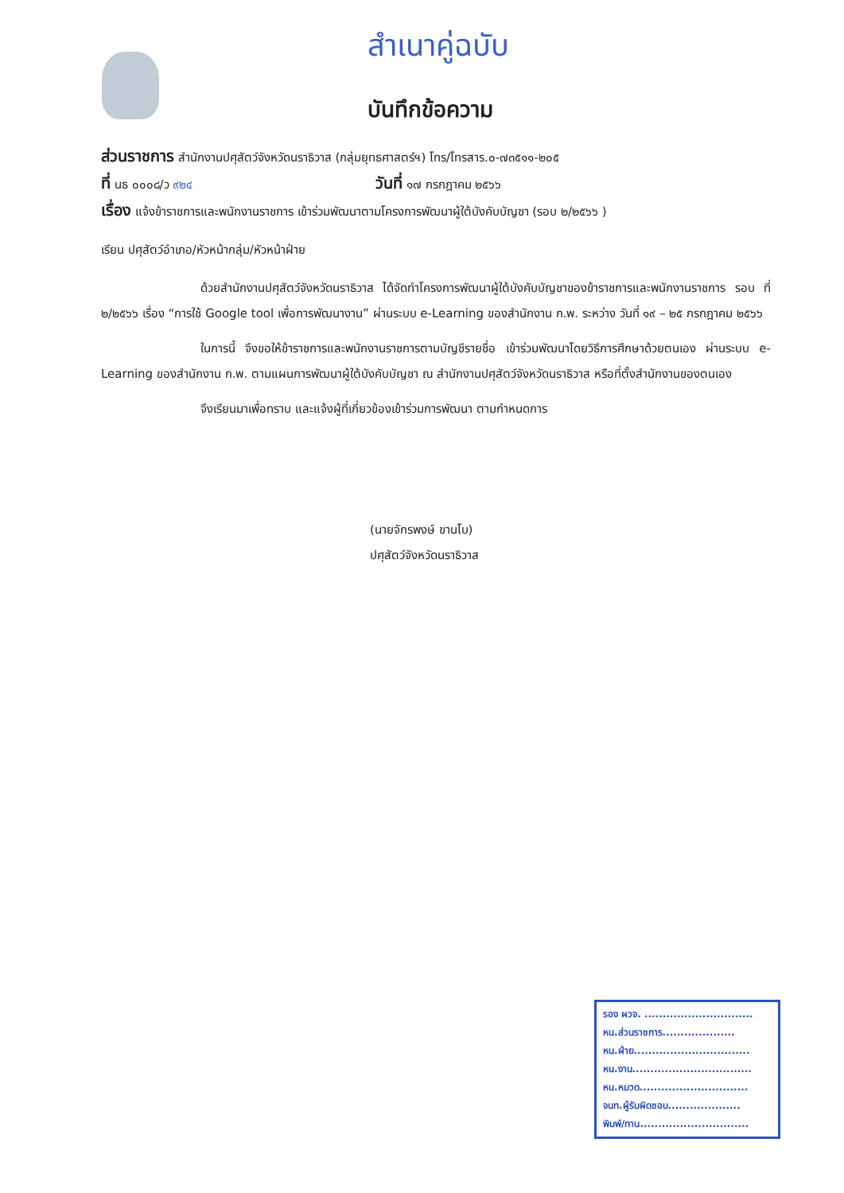สำเนาคู่ฉบับ
บันทึกข้อความ
ส่วนราชการ สำนักงานปศุสัตว์จังหวัดนราธิวาส (กลุ่มยุทธศาสตร์ฯ) โทร/โทรสาร.๐-๗๓๕๑๑-๒๐๕
ที่ นธ ๐๐๐๘/ว ๙๒๔
วันที่ ๑๗ กรกฎาคม ๒๕๖๖
เรื่อง แจ้งข้าราชการและพนักงานราชการ เข้าร่วมพัฒนาตามโครงการพัฒนาผู้ใต้บังคับบัญชา (รอบ ๒/๒๕๖๖ )
เรียน ปศุสัตว์อำเภอ/หัวหน้ากลุ่ม/หัวหน้าฝ่าย
ด้วยสำนักงานปศุสัตว์จังหวัดนราธิวาส ได้จัดทำโครงการพัฒนาผู้ใต้บังคับบัญชาของข้าราชการและพนักงานราชการ รอบ ที่ ๒/๒๕๖๖ เรื่อง “การใช้ Google tool เพื่อการพัฒนางาน” ผ่านระบบ e-Learning ของสำนักงาน ก.พ. ระหว่าง วันที่ ๑๙ – ๒๕ กรกฎาคม ๒๕๖๖
ในการนี้ จึงขอให้ข้าราชการและพนักงานราชการตามบัญชีรายชื่อ เข้าร่วมพัฒนาโดยวิธีการศึกษาด้วยตนเอง ผ่านระบบ e-Learning ของสำนักงาน ก.พ. ตามแผนการพัฒนาผู้ใต้บังคับบัญชา ณ สำนักงานปศุสัตว์จังหวัดนราธิวาส หรือที่ตั้งสำนักงานของตนเอง
จึงเรียนมาเพื่อทราบ และแจ้งผู้ที่เกี่ยวข้องเข้าร่วมการพัฒนา ตามกำหนดการ
(นายจักรพงษ์ ขานโบ)
ปศุสัตว์จังหวัดนราธิวาส
รอง ผวจ. ..............................
หน.ส่วนราชการ....................
หน.ฝ่าย................................
หน.งาน.................................
หน.หมวด..............................
จนท.ผู้รับผิดชอบ....................
พิมพ์/ทาน..............................